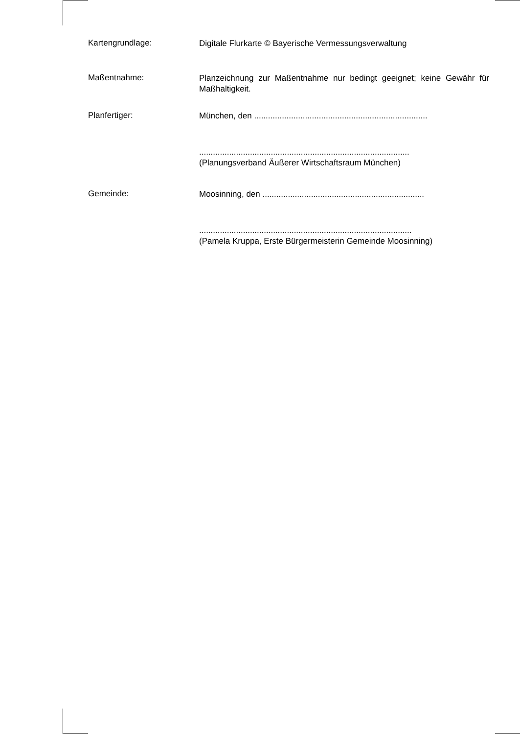Kartengrundlage:
Digitale Flurkarte © Bayerische Vermessungsverwaltung
Maßentnahme:
Planzeichnung zur Maßentnahme nur bedingt geeignet; keine Gewähr für Maßhaltigkeit.
Planfertiger:
München, den ...........................................................................
...........................................................................................
(Planungsverband Äußerer Wirtschaftsraum München)
Gemeinde:
Moosinning, den ......................................................................
............................................................................................
(Pamela Kruppa, Erste Bürgermeisterin Gemeinde Moosinning)